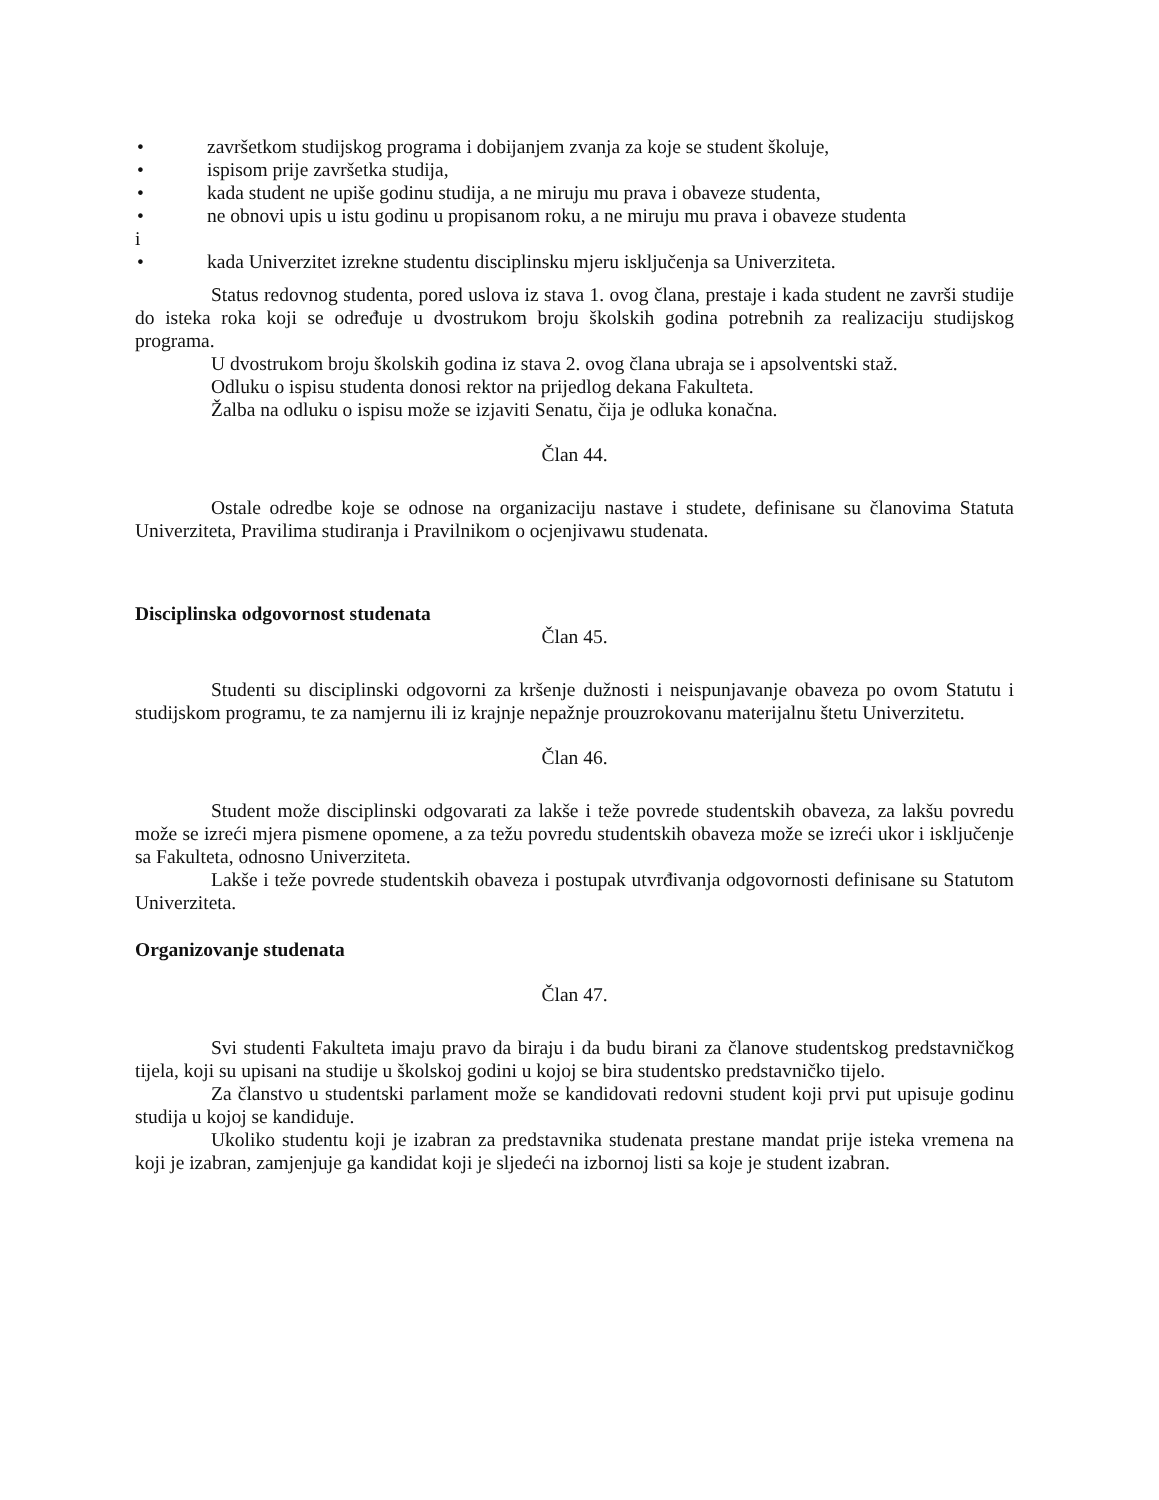• završetkom studijskog programa i dobijanjem zvanja za koje se student školuje,
• ispisom prije završetka studija,
• kada student ne upiše godinu studija, a ne miruju mu prava i obaveze studenta,
• ne obnovi upis u istu godinu u propisanom roku, a ne miruju mu prava i obaveze studenta
i
• kada Univerzitet izrekne studentu disciplinsku mjeru isključenja sa Univerziteta.
Status redovnog studenta, pored uslova iz stava 1. ovog člana, prestaje i kada student ne završi studije do isteka roka koji se određuje u dvostrukom broju školskih godina potrebnih za realizaciju studijskog programa.
U dvostrukom broju školskih godina iz stava 2. ovog člana ubraja se i apsolventski staž.
Odluku o ispisu studenta donosi rektor na prijedlog dekana Fakulteta.
Žalba na odluku o ispisu može se izjaviti Senatu, čija je odluka konačna.
Član 44.
Ostale odredbe koje se odnose na organizaciju nastave i studete, definisane su članovima Statuta Univerziteta, Pravilima studiranja i Pravilnikom o ocjenjivawu studenata.
Disciplinska odgovornost studenata
Član 45.
Studenti su disciplinski odgovorni za kršenje dužnosti i neispunjavanje obaveza po ovom Statutu i studijskom programu, te za namjernu ili iz krajnje nepažnje prouzrokovanu materijalnu štetu Univerzitetu.
Član 46.
Student može disciplinski odgovarati za lakše i teže povrede studentskih obaveza, za lakšu povredu može se izreći mjera pismene opomene, a za težu povredu studentskih obaveza može se izreći ukor i isključenje sa Fakulteta, odnosno Univerziteta.
Lakše i teže povrede studentskih obaveza i postupak utvrđivanja odgovornosti definisane su Statutom Univerziteta.
Organizovanje studenata
Član 47.
Svi studenti Fakulteta imaju pravo da biraju i da budu birani za članove studentskog predstavničkog tijela, koji su upisani na studije u školskoj godini u kojoj se bira studentsko predstavničko tijelo.
Za članstvo u studentski parlament može se kandidovati redovni student koji prvi put upisuje godinu studija u kojoj se kandiduje.
Ukoliko studentu koji je izabran za predstavnika studenata prestane mandat prije isteka vremena na koji je izabran, zamjenjuje ga kandidat koji je sljedeći na izbornoj listi sa koje je student izabran.